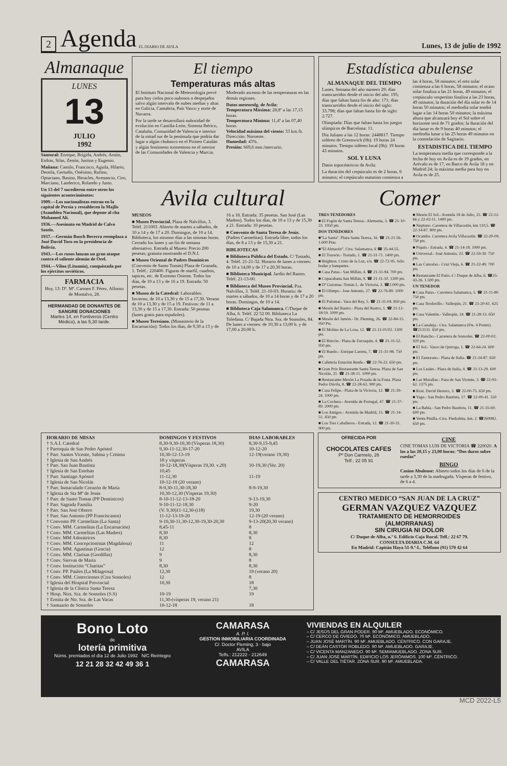2
Agenda
EL DIARIO DE AVILA Lunes, 13 de julio de 1992
Almanaque
LUNES
13
JULIO
1992
Santoral: Enrique, Brígida, Andrés, Arnón, Esdras, Silas, Zenón, Justina y Eugenio.
Mañana: Camilo, Francisco, Aguila, Hilario, Deotila, Gertudis, Onésimo, Rufino, Optaciano, Basino, Heracles, Avenancio, Ciro, Marciano, Landerico, Rolando y Justo.
Un 13 del 7 sucedieron entre otros los siguientes acontecimientos:
1909.—Los nacionalistas entran en la capital de Persia y restablecen la Majlis (Asamblea Nacional), que depone al cha Mohamed Alí.
1936.—Asesinato en Madrid de Calvo Sotelo.
1937.—Germán Busch Becerra reemplaza a José David Toro en la presidencia de Bolivia.
1943.—Los rusos lanzan un gran ataque contra el saliente alemán de Orel.
1944.—Vilna (Lituania), conquistada por los ejércitos soviéticos.
FARMACIA
Hoy, 13: Dª. Mª. Carmen F. Pérez. Alfonso de Montalvo, 28.
HERMANDAD DE DONANTES DE SANGRE DONACIONES
Martes 14, en Fontiveros (Centro Médico), a las 5,30 tarde.
El tiempo
Temperaturas más altas
El Instituto Nacional de Meteorología prevé para hoy cielos poco nubosos o despejados salvo algún intervalo de nubes medias y altas en Galicia, Cantabria, País Vasco y norte de Navarra.
Por la tarde se desarrollará nubosidad de evolución en Castilla-León, Sistema Ibérico, Cataluña, Comunidad de Valencia e interior de la mitad sur de la península que podría dar lugar a algún chubasco en el Pirineo Catalán y algún fenómeno tormentoso en el interior de las Comunidades de Valencia y Murcia. Moderado ascenso de las temperaturas en las demás regiones.
Datos meteorolg. de Avila:
Temperatura Máxima: 28,8º a las 17,15 horas.
Temperatura Mínima: 11,4º a las 07,40 horas.
Velocidad máxima del viento: 33 km./h. Dirección: Noroeste.
Humedad: 43%.
Presión: 669,6 mm./mercurio.
Estadística abulense
ALMANAQUE DEL TIEMPO
Lunes. Semana del año número 29; días transcurridos desde el inicio del año: 195; días que faltan hasta fin de año: 171; días transcurridos desde el inicio del siglo: 33.798; días que faltan hasta fin de siglo: 2.727.
Olimpiada: Días que faltan hasta los juegos olímpicos de Barcelona: 11.
Día Juliano a las 12 horas: 2448817. Tiempo sidéreo de Greenwich (0h): 19 horas 24 minutos. Tiempo sidéreo local (0h): 19 horas 43 minutos.
SOL Y LUNA
Datos topocéntricos de Avila:
La duración del crepúsculo es de 2 horas, 0 minutos; el crepúsculo matutino comienza a las 4 horas, 58 minutos; el orto solar comienza a las 6 horas, 58 minutos; el ocaso solar finaliza a las 21 horas, 49 minutos; el crepúsculo vespertino finaliza a las 23 horas, 49 minutos; la duración del día solar es de 14 horas 50 minutos; el mediodía solar tendrá lugar a las 14 horas 50 minutos; la máxima altura que alcanzará hoy el Sol sobre el horizonte será de 71 grados; la duración del día lunar es de 9 horas 40 minutos; el mediodía lunar a las 25 horas 49 minutos en la constelación de Sagitario.
ESTADISTICA DEL TIEMPO
La temperatura media que corresponde a la fecha de hoy en Avila es de 19 grados, en Arévalo es de 17, en Barco de Avila 18 y en Madrid 24; la máxima media para hoy en Avila es de 25.
Avila cultural
MUSEOS
■ Museo Provincial. Plaza de Nalvillos, 3. Teléf. 211003. Abierto de martes a sábados, de 10 a 14 y de 17 a 20. Domingos, de 10 a 14. Biblioteca, los mismos días a las mismas horas. Cerrado los lunes y un fin de semana alternativo. Entrada al Museo: Precio 200 pesetas; gratuita mostrando el D.N.I.
■ Museo Oriental de Padres Dominicos (Convento de Santo Tomás) Plaza de Granada, 1. Teléf.: 220400. Figuras de marfil, cuadros, tapices, etc. de Extremo Oriente. Todos los días, de 10 a 13 y de 16 a 19. Entrada: 50 pesetas.
■ Museo de la Catedral: Laborables: Invierno, de 10 a 13,30 y de 15 a 17,30. Verano de 10 a 13,30 y de 15 a 19. Festivos: de 11 a 13,30 y de 15 a 17,30. Entrada: 50 pesetas (lunes gratis para españoles).
■ Museo Teresiano. (Monasterio de la Encarnación): Todos los días, de 9,30 a 13 y de 16 a 18. Entrada: 35 pesetas. San José (Las Madres). Todos los días, de 10 a 13 y de 15,30 a 21. Entrada: 10 pesetas.
■ Convento de Santa Teresa de Jesús. (Padres Carmelitas). Entrada libre, todos los días, de 8 a 13 y de 15,30 a 21.
BIBLIOTECAS
■ Biblioteca Pública del Estado. C/ Tostado, 4. Teléf. 21-21-32. Horario de lunes a viernes: de 10 a 14,00 y de 17 a 20,30 horas.
■ Biblioteca Municipal. Jardín del Rastro. Teléf. 21-13-00.
■ Biblioteca del Museo Provincial. Pza. Nalvillos, 3. Teléf. 21-10-03. Horario: de martes a sábados, de 10 a 14 horas y de 17 a 20 horas. Domingos, de 10 a 14.
■ Biblioteca Caja Salamanca. C/Duque de Alba, 6. Teléf. 22 52 00. Biblioteca La Toledana. C/ Bajada Ntra. Sra. de Sonsoles, 84. De lunes a viernes: de 10,30 a 13,00 h. y de 17,00 a 20,00 h.
Comer
TRES TENEDORES
■ El Fogón de Santa Teresa.- Alemania, 3. ☎ 21-10-23. 1950 pts.
DOS TENEDORES
■"La Santa". Plaza Santa Teresa, 16. ☎ 21-21-56. 1.600 Ptas.
■"El Almacén". Ctra. Salamanca, 6 ☎ 25-44-55.
■ El Torreón.- Tostado, 1. ☎ 21-31-71. 1400 pts.
■ Brighton. Cristo de la Luz, s/n. ☎ 22-72-95. Sólo bodas y banquetes.
■ Casa Patas.- San Millán, 4. ☎ 21-31-94. 700 pts.
■ Copacabana.San Millán, 9. ☎ 21-11-10. 1300 pts.
■ Dª Guiomar.-Tomás L. de Victoria, 3. ☎2.000 pts.
■ El Olimpo.- Jose Antonio, 27. ☎ 22-76-89. 1000 pts.
■ El Palomar.- Vara del Rey, 5. ☎ 21-31-04. 850 pts.
■ Mesón del Rastro.- Plaza del Rastro, 1. ☎ 21-12-18/19. 1000 pts.
■ Mesón del Jamón.- Dr. Fleming, 26. ☎ 22-84-15. 950 Pts.
■ El Molino de La Losa, 12. ☎ 21-11-01/02. 1300 pts.
■ El Rincón.- Plaza de Zurraquín, 4. ☎ 21-31-52. 950 pts.
■ El Ruedo.- Enrique Larreta, 7. ☎ 21-31-98. 750 pts.
■ Cafetería Estación Renfe.- ☎ 22-76-22. 650 pts.
■ Gran Prix Restaurante Santa Teresa. Plaza de San Nicolás, 21. ☎ 21-38-11. 1000 pts.
■ Restaurante-Mesón La Posada de la Fruta. Plaza Pedro Dávila, 8. ☎ 22-28-63. 900 pts.
■ Casa Felipe.- Plaza de la Victoria, 12. ☎ 21-39-24. 1000 pts.
■ La Cochera.- Avenida de Portugal, 47. ☎ 21-37-89. 2000 pts.
■ Los Amigos.- Avenida de Madrid, 15. ☎ 21-14-51. 450 pts
■ Los Tres Caballeros.- Estrada, 12. ☎ 21-30-31. 900 pts.
■ Mesón El Sol.- Avenida 18 de Julio, 25. ☎ 22-12-66 y 22-02-11. 1400 pts.
■ Neptuno. Carretera de Villacastín, km 110,5. ☎ 22-14-87. 800 pts.
■ Ocambo. Carretera Avila Villacastín. ☎ 22-20-09. 750 pts.
■ Piquío.- Estrada, 4. ☎ 21-14-18. 1000 pts.
■ Universal.- José Antonio, 23. ☎ 22-59-30. 750 pts.
■ Las Cancelas.- Cruz Vieja, 6. ☎ 21-22-49. 700 pts.
■ Restaurante El Patio.-C/ Duque de Alba, 6. ☎25-43-26. 1.500 pts.
UN TENEDOR
■ Casa Patas.- Carretera Salamanca, 5. ☎ 21-11-80. 750 pts.
■ Casa Teodorillo.- Vallespín, 21. ☎ 21-20-61. 625 pts.
■ Casa Valentín.- Vallespín, 34. ☎ 21-28-13. 650 pts.
■ La Canaleja.- Ctra. Salamanca (Fte. 4 Postes). ☎213131. 650 pts.
■ El Rancho.- Carretera de Sonsoles. ☎ 22-00-02. 920 pts.
■ El Sol.- Vasco de Quiroga, 1. ☎ 22-64-24. 600 pts.
■ El Zamorano.- Plaza de Italia. ☎ 21-24-87. 650 pts.
■ Los Leales.- Plaza de Italia, 4. ☎ 21-13-29. 600 pts.
■ Las Murallas.- Paza de San Vicente, 3. ☎ 22-93-62. 1375 pts.
■ Rosi. David Herrero, 3. ☎ 22-00-75. 650 pts.
■ Yago.- San Pedro Bautista, 17. ☎ 22-00-41. 550 pts.
■ La Bahía.- San Pedro Bautista, 11. ☎ 21-35-69. 600 pts.
■ Venta Pinilla.-Ctra. Piedrahita, km. 2. ☎269982. 650 pts.
| HORARIO DE MISAS | DOMINGOS Y FESTIVOS | DIAS LABORABLES |
| --- | --- | --- |
| † S.A.I. Catedral | 8,30-9,30-10,30 (Vísperas 18,30) | 8,30-9,15-9,45 |
| † Parroquia de San Pedro Apóstol | 9,30-11-12,30-17-20 | 10-12-20 |
| † Parr. Santos Vicente, Sabina y Cristeta | 10,30-12-13-19 | 12-19(verano 19,30) |
| † Iglesia de San Andrés | 18 y vísperas | |
| † Parr. San Juan Bautista | 10-12-18,30(Vísperas 19,30. v.20) | 10-19,30 (Ver. 20) |
| † Iglesia de San Esteban | 10,45 | |
| † Parr. Santiago Apóstol | 11-12,30 | 11-19 |
| † Iglesia de San Nicolás | 10-12-18 (20 verano) | |
| † Parr. Inmaculado Corazón de María | 8-9,30-11,30-18,30 | 8-9-19,30 |
| † Iglesia de Sta Mª de Jesús | 10,30-12,30 (Vísperas 19,30) | |
| † Parr. de Santo Tomas (PP Dominicos) | 8-10-11-12-13-18-20 | 9-13-19,30 |
| † Parr. Sagrada Familia | 9-10-11-12-18,30 | 9-20 |
| † Parr. San José Obrero | (V. 9,30)11-12,30-(i18) | 19,30 |
| † Parr. San Antonio (PP Franciscanos) | 11-12-13-19-20 | 12-19 (20 verano) |
| † Convento PP. Carmelitas (La Santa) | 9-10,30-11,30-12,30-19,30-20,30 | 9-13-20(20,30 verano) |
| † Conv. MM. Carmelitas (La Encarnación) | 8,45-11 | 8 |
| † Conv. MM. Carmelitas (Las Madres) | 8,30 | 8,30 |
| † Conv. MM Adoratrices | 8,30 | 8 |
| † Conv. MM. Concepcionistas (Magdalena) | 11 | 12 |
| † Conv. MM. Agustinas (Gracia) | 12 | 8 |
| † Conv. MM. Clarisas (Gordillas) | 9 | 8,30 |
| † Conv. Siervas de María | 9 | 8 |
| † Conv. Institución “Charitas” | 8,30 | 8,30 |
| † Conv. PP. Paúles (La Milagrosa) | 12,30 | 19 (verano 20) |
| † Conv. MM. Cistercienses (Ctra Sonsoles) | 12 | 8 |
| † Iglesia del Hospital Provincial | 10,30 | 18 |
| † Iglesia de la Clínica Santa Teresa | | 7,30 |
| † Hosp. Ntra. Sra. de Sonsoles (S.S) | 10-19 | 19 |
| † Ermita de Ntr. Sra. de Las Vacas | 11,30-(vísperas 19, verano 21) | |
| † Santuario de Sonsoles | 10-12-18 | 18 |
OFRECIDA POR
CHOCOLATES CAFES
Pº Don Carmelo, 26
Telf.: 22 05 91
CINE
CINE TOMAS LUIS DE VICTORIA ☎ 220020. A las a las 20,15 y 23,00 horas: “Dos duros sobre ruedas”
BINGO
Casino Abulense: Abierto todos los días de 6 de la tarde a 3,30 de la madrugada. Vísperas de festivo, de 6 a 4.
CENTRO MEDICO “SAN JUAN DE LA CRUZ”
GERMAN VAZQUEZ VAZQUEZ
TRATAMIENTO DE HEMORROIDES
(ALMORRANAS)
SIN CIRUGIA NI DOLOR
C/ Duque de Alba, n.º 6. Edificio Caja Rural. Telf.: 22 67 79.
CONSULTA DIARIA C.M. 64
En Madrid: Capitán Haya 51-9.º-L. Teléfono (91) 570 42 64
Bono Loto
de
lotería primitiva
Núms. premiados el día 12 de Julio 1992 N/C Reintegro
12 21 28 32 42 49 36 1
CAMARASA
A. P. I.
GESTION INMOBILIARIA COORDINADA
C/. Doctor Fleming, 3 - bajo
AVILA
Telfs.: 212222 - 212649
CAMARASA
VIVIENDAS EN ALQUILER
– C/ JESÚS DEL GRAN PODER. 90 M². AMUEBLADO. ECONÓMICO.
– C/ CERCO DE OVIEDO. 70 M². ECONÓMICO. AMUEBLADO.
– JUAN JOSÉ MARTÍN. 90 M². AMUEBLADO. CÉNTRICO. CON GARAJE.
– C/ DEÁN CASTOR ROBLEDO. 90 M². AMUEBLADO. GARAJE.
– C/ VICENTA MANZANEDO. 90 M². SEMIAMUEBLADO. ZONA SUR.
– C/ JUAN JOSÉ MARTÍN. EDIFICIO LOS JERÓNIMOS. 100 M². CÉNTRICO.
– C/ VALLE DEL TIÉTAR. ZONA SUR. 90 M². AMUEBLADA.
MCD 2022-L5